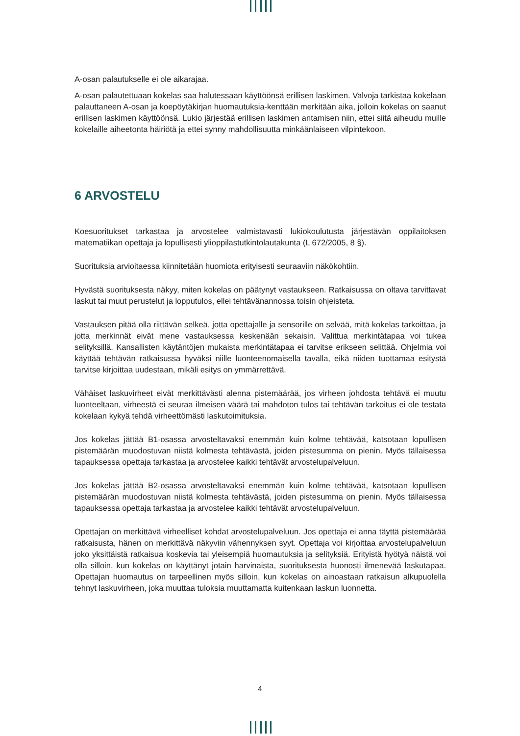A-osan palautukselle ei ole aikarajaa.
A-osan palautettuaan kokelas saa halutessaan käyttöönsä erillisen laskimen. Valvoja tarkistaa kokelaan palauttaneen A-osan ja koepöytäkirjan huomautuksia-kenttään merkitään aika, jolloin kokelas on saanut erillisen laskimen käyttöönsä. Lukio järjestää erillisen laskimen antamisen niin, ettei siitä aiheudu muille kokelaille aiheetonta häiriötä ja ettei synny mahdollisuutta minkäänlaiseen vilpintekoon.
6 ARVOSTELU
Koesuoritukset tarkastaa ja arvostelee valmistavasti lukiokoulutusta järjestävän oppilaitoksen matematiikan opettaja ja lopullisesti ylioppilastutkintolautakunta (L 672/2005, 8 §).
Suorituksia arvioitaessa kiinnitetään huomiota erityisesti seuraaviin näkökohtiin.
Hyvästä suorituksesta näkyy, miten kokelas on päätynyt vastaukseen. Ratkaisussa on oltava tarvittavat laskut tai muut perustelut ja lopputulos, ellei tehtävänannossa toisin ohjeisteta.
Vastauksen pitää olla riittävän selkeä, jotta opettajalle ja sensorille on selvää, mitä kokelas tarkoittaa, ja jotta merkinnät eivät mene vastauksessa keskenään sekaisin. Valittua merkintätapaa voi tukea selityksillä. Kansallisten käytäntöjen mukaista merkintätapaa ei tarvitse erikseen selittää. Ohjelmia voi käyttää tehtävän ratkaisussa hyväksi niille luonteenomaisella tavalla, eikä niiden tuottamaa esitystä tarvitse kirjoittaa uudestaan, mikäli esitys on ymmärrettävä.
Vähäiset laskuvirheet eivät merkittävästi alenna pistemäärää, jos virheen johdosta tehtävä ei muutu luonteeltaan, virheestä ei seuraa ilmeisen väärä tai mahdoton tulos tai tehtävän tarkoitus ei ole testata kokelaan kykyä tehdä virheettömästi laskutoimituksia.
Jos kokelas jättää B1-osassa arvosteltavaksi enemmän kuin kolme tehtävää, katsotaan lopullisen pistemäärän muodostuvan niistä kolmesta tehtävästä, joiden pistesumma on pienin. Myös tällaisessa tapauksessa opettaja tarkastaa ja arvostelee kaikki tehtävät arvostelupalveluun.
Jos kokelas jättää B2-osassa arvosteltavaksi enemmän kuin kolme tehtävää, katsotaan lopullisen pistemäärän muodostuvan niistä kolmesta tehtävästä, joiden pistesumma on pienin. Myös tällaisessa tapauksessa opettaja tarkastaa ja arvostelee kaikki tehtävät arvostelupalveluun.
Opettajan on merkittävä virheelliset kohdat arvostelupalveluun. Jos opettaja ei anna täyttä pistemäärää ratkaisusta, hänen on merkittävä näkyviin vähennyksen syyt. Opettaja voi kirjoittaa arvostelupalveluun joko yksittäistä ratkaisua koskevia tai yleisempiä huomautuksia ja selityksiä. Erityistä hyötyä näistä voi olla silloin, kun kokelas on käyttänyt jotain harvinaista, suorituksesta huonosti ilmenevää laskutapaa. Opettajan huomautus on tarpeellinen myös silloin, kun kokelas on ainoastaan ratkaisun alkupuolella tehnyt laskuvirheen, joka muuttaa tuloksia muuttamatta kuitenkaan laskun luonnetta.
4